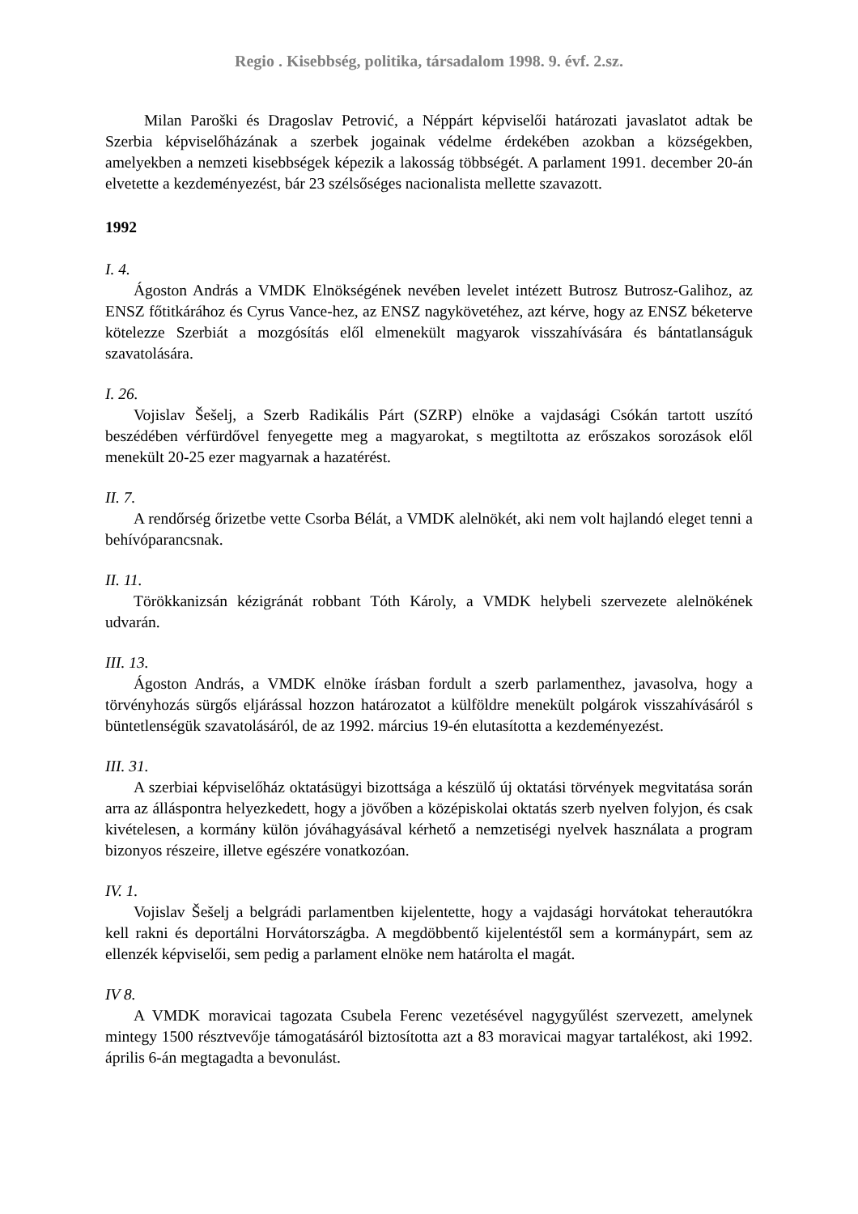Regio . Kisebbség, politika, társadalom 1998. 9. évf. 2.sz.
Milan Paroški és Dragoslav Petrović, a Néppárt képviselői határozati javaslatot adtak be Szerbia képviselőházának a szerbek jogainak védelme érdekében azokban a községekben, amelyekben a nemzeti kisebbségek képezik a lakosság többségét. A parlament 1991. december 20-án elvetette a kezdeményezést, bár 23 szélsőséges nacionalista mellette szavazott.
1992
I. 4.
Ágoston András a VMDK Elnökségének nevében levelet intézett Butrosz Butrosz-Galihoz, az ENSZ főtitkárához és Cyrus Vance-hez, az ENSZ nagykövetéhez, azt kérve, hogy az ENSZ béketerve kötelezze Szerbiát a mozgósítás elől elmenekült magyarok visszahívására és bántatlanságuk szavatolására.
I. 26.
Vojislav Šešelj, a Szerb Radikális Párt (SZRP) elnöke a vajdasági Csókán tartott uszító beszédében vérfürdővel fenyegette meg a magyarokat, s megtiltotta az erőszakos sorozások elől menekült 20-25 ezer magyarnak a hazatérést.
II. 7.
A rendőrség őrizetbe vette Csorba Bélát, a VMDK alelnökét, aki nem volt hajlandó eleget tenni a behívóparancsnak.
II. 11.
Törökkanizsán kézigránát robbant Tóth Károly, a VMDK helybeli szervezete alelnökének udvarán.
III. 13.
Ágoston András, a VMDK elnöke írásban fordult a szerb parlamenthez, javasolva, hogy a törvényhozás sürgős eljárással hozzon határozatot a külföldre menekült polgárok visszahívásáról s büntetlenségük szavatolásáról, de az 1992. március 19-én elutasította a kezdeményezést.
III. 31.
A szerbiai képviselőház oktatásügyi bizottsága a készülő új oktatási törvények megvitatása során arra az álláspontra helyezkedett, hogy a jövőben a középiskolai oktatás szerb nyelven folyjon, és csak kivételesen, a kormány külön jóváhagyásával kérhető a nemzetiségi nyelvek használata a program bizonyos részeire, illetve egészére vonatkozóan.
IV. 1.
Vojislav Šešelj a belgrádi parlamentben kijelentette, hogy a vajdasági horvátokat teherautókra kell rakni és deportálni Horvátországba. A megdöbbentő kijelentéstől sem a kormánypárt, sem az ellenzék képviselői, sem pedig a parlament elnöke nem határolta el magát.
IV 8.
A VMDK moravicai tagozata Csubela Ferenc vezetésével nagygyűlést szervezett, amelynek mintegy 1500 résztvevője támogatásáról biztosította azt a 83 moravicai magyar tartalékost, aki 1992. április 6-án megtagadta a bevonulást.